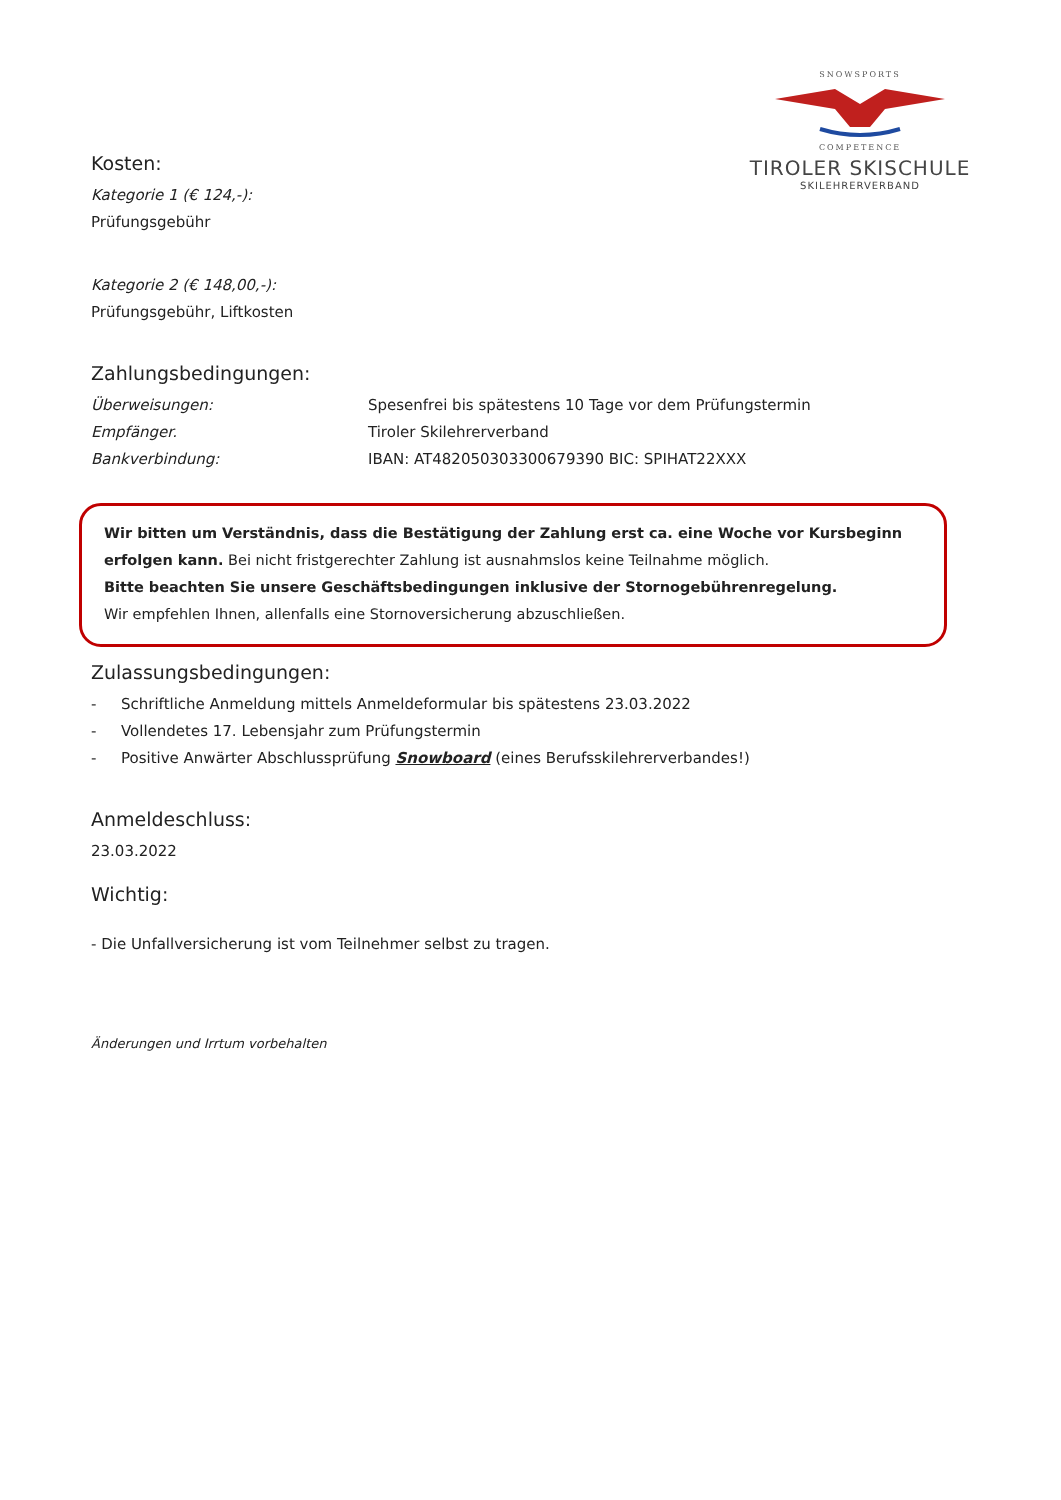SNOWSPORTS
COMPETENCE
TIROLER SKISCHULE
SKILEHRERVERBAND
Kosten:
Kategorie 1 (€ 124,-):
Prüfungsgebühr
Kategorie 2 (€ 148,00,-):
Prüfungsgebühr, Liftkosten
Zahlungsbedingungen:
Überweisungen: Spesenfrei bis spätestens 10 Tage vor dem Prüfungstermin
Empfänger. Tiroler Skilehrerverband
Bankverbindung: IBAN: AT482050303300679390 BIC: SPIHAT22XXX
Wir bitten um Verständnis, dass die Bestätigung der Zahlung erst ca. eine Woche vor Kursbeginn erfolgen kann. Bei nicht fristgerechter Zahlung ist ausnahmslos keine Teilnahme möglich.
Bitte beachten Sie unsere Geschäftsbedingungen inklusive der Stornogebührenregelung.
Wir empfehlen Ihnen, allenfalls eine Stornoversicherung abzuschließen.
Zulassungsbedingungen:
- Schriftliche Anmeldung mittels Anmeldeformular bis spätestens 23.03.2022
- Vollendetes 17. Lebensjahr zum Prüfungstermin
- Positive Anwärter Abschlussprüfung Snowboard (eines Berufsskilehrerverbandes!)
Anmeldeschluss:
23.03.2022
Wichtig:
- Die Unfallversicherung ist vom Teilnehmer selbst zu tragen.
Änderungen und Irrtum vorbehalten